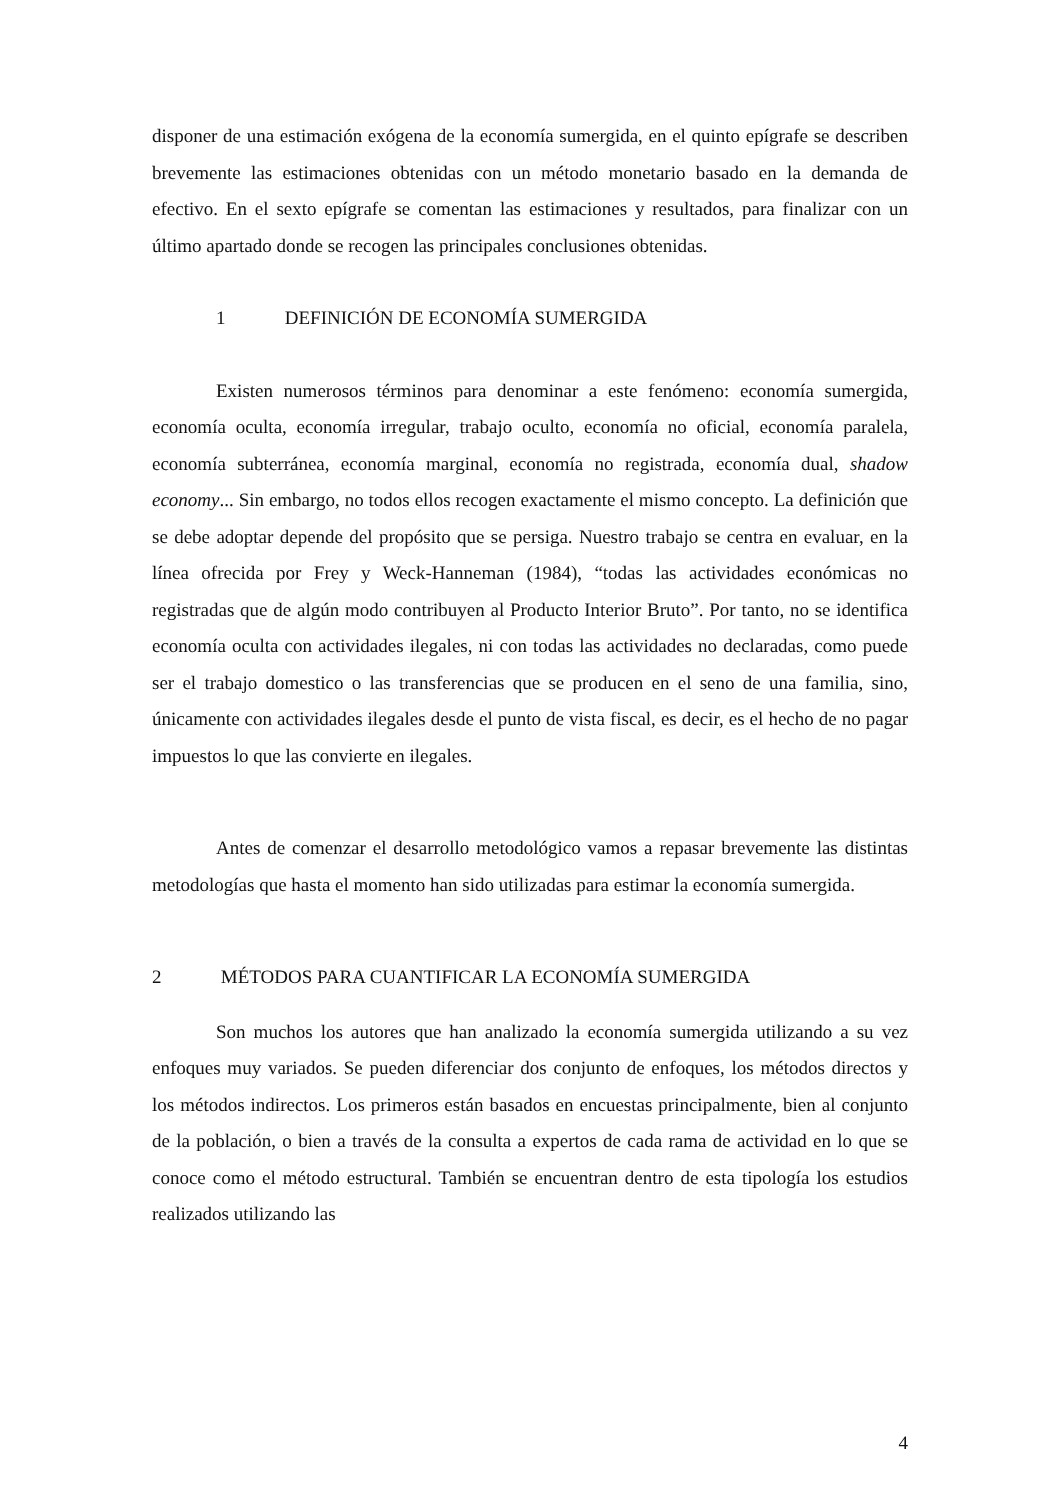disponer de una estimación exógena de la economía sumergida, en el quinto epígrafe se describen brevemente las estimaciones obtenidas con un método monetario basado en la demanda de efectivo. En el sexto epígrafe se comentan las estimaciones y resultados, para finalizar con un último apartado donde se recogen las principales conclusiones obtenidas.
1 DEFINICIÓN DE ECONOMÍA SUMERGIDA
Existen numerosos términos para denominar a este fenómeno: economía sumergida, economía oculta, economía irregular, trabajo oculto, economía no oficial, economía paralela, economía subterránea, economía marginal, economía no registrada, economía dual, shadow economy... Sin embargo, no todos ellos recogen exactamente el mismo concepto. La definición que se debe adoptar depende del propósito que se persiga. Nuestro trabajo se centra en evaluar, en la línea ofrecida por Frey y Weck-Hanneman (1984), “todas las actividades económicas no registradas que de algún modo contribuyen al Producto Interior Bruto”. Por tanto, no se identifica economía oculta con actividades ilegales, ni con todas las actividades no declaradas, como puede ser el trabajo domestico o las transferencias que se producen en el seno de una familia, sino, únicamente con actividades ilegales desde el punto de vista fiscal, es decir, es el hecho de no pagar impuestos lo que las convierte en ilegales.
Antes de comenzar el desarrollo metodológico vamos a repasar brevemente las distintas metodologías que hasta el momento han sido utilizadas para estimar la economía sumergida.
2 MÉTODOS PARA CUANTIFICAR LA ECONOMÍA SUMERGIDA
Son muchos los autores que han analizado la economía sumergida utilizando a su vez enfoques muy variados. Se pueden diferenciar dos conjunto de enfoques, los métodos directos y los métodos indirectos. Los primeros están basados en encuestas principalmente, bien al conjunto de la población, o bien a través de la consulta a expertos de cada rama de actividad en lo que se conoce como el método estructural. También se encuentran dentro de esta tipología los estudios realizados utilizando las
4